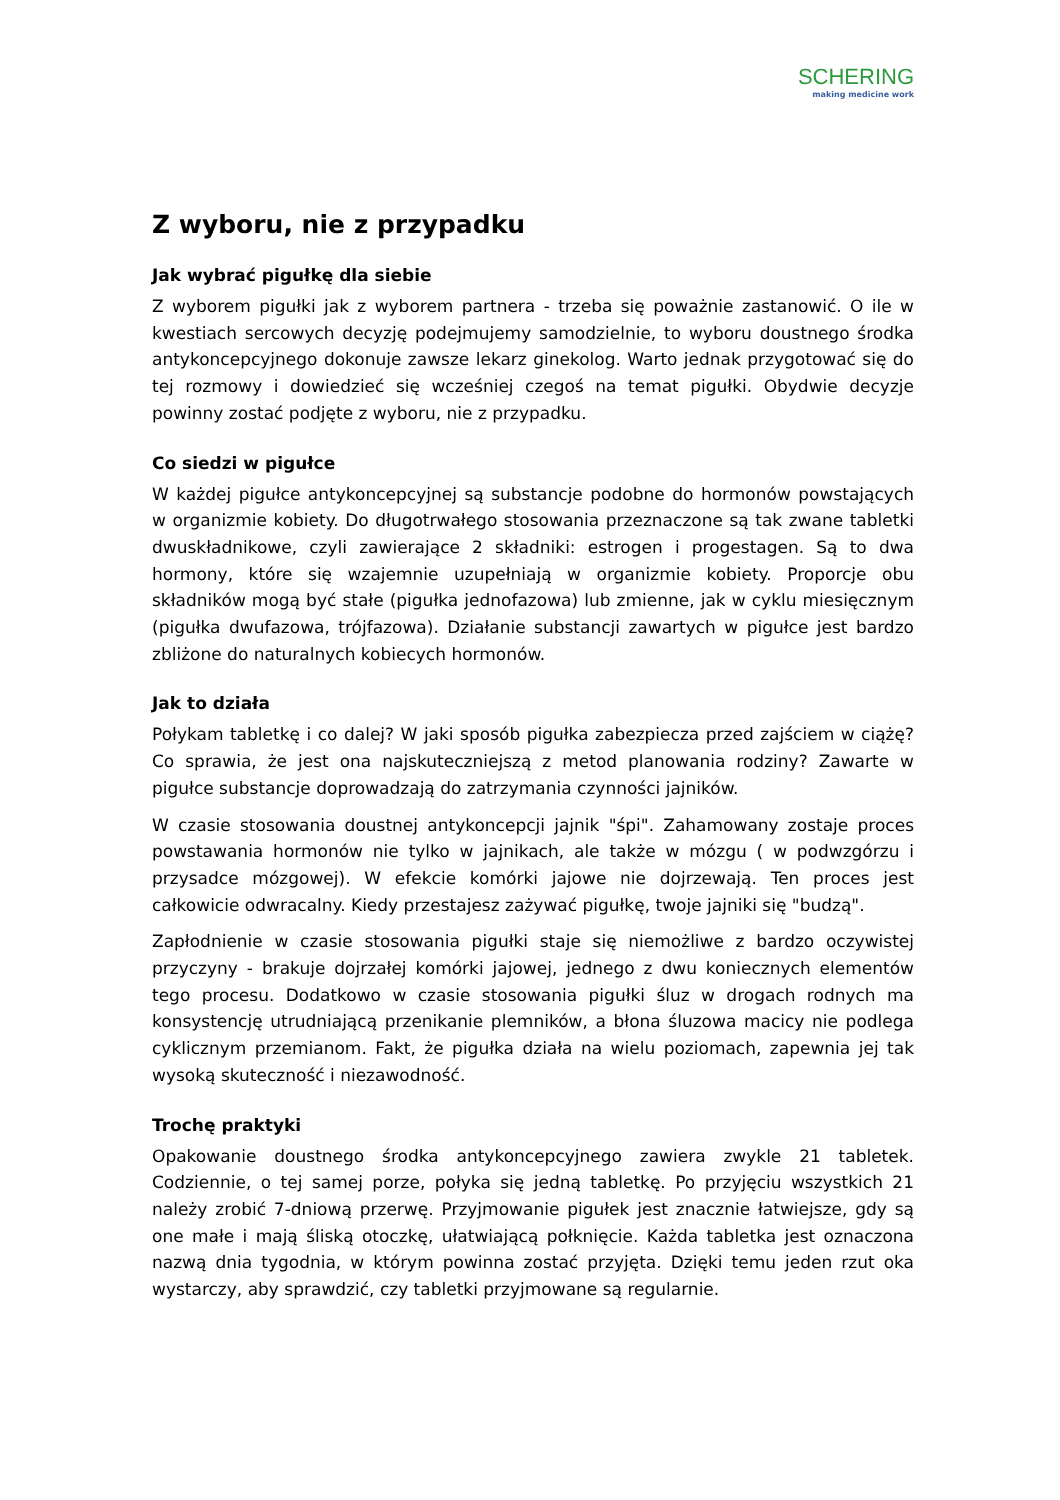SCHERING
making medicine work
Z wyboru, nie z przypadku
Jak wybrać pigułkę dla siebie
Z wyborem pigułki jak z wyborem partnera - trzeba się poważnie zastanowić. O ile w kwestiach sercowych decyzję podejmujemy samodzielnie, to wyboru doustnego środka antykoncepcyjnego dokonuje zawsze lekarz ginekolog. Warto jednak przygotować się do tej rozmowy i dowiedzieć się wcześniej czegoś na temat pigułki. Obydwie decyzje powinny zostać podjęte z wyboru, nie z przypadku.
Co siedzi w pigułce
W każdej pigułce antykoncepcyjnej są substancje podobne do hormonów powstających w organizmie kobiety. Do długotrwałego stosowania przeznaczone są tak zwane tabletki dwuskładnikowe, czyli zawierające 2 składniki: estrogen i progestagen. Są to dwa hormony, które się wzajemnie uzupełniają w organizmie kobiety. Proporcje obu składników mogą być stałe (pigułka jednofazowa) lub zmienne, jak w cyklu miesięcznym (pigułka dwufazowa, trójfazowa). Działanie substancji zawartych w pigułce jest bardzo zbliżone do naturalnych kobiecych hormonów.
Jak to działa
Połykam tabletkę i co dalej? W jaki sposób pigułka zabezpiecza przed zajściem w ciążę? Co sprawia, że jest ona najskuteczniejszą z metod planowania rodziny? Zawarte w pigułce substancje doprowadzają do zatrzymania czynności jajników.
W czasie stosowania doustnej antykoncepcji jajnik "śpi". Zahamowany zostaje proces powstawania hormonów nie tylko w jajnikach, ale także w mózgu ( w podwzgórzu i przysadce mózgowej). W efekcie komórki jajowe nie dojrzewają. Ten proces jest całkowicie odwracalny. Kiedy przestajesz zażywać pigułkę, twoje jajniki się "budzą".
Zapłodnienie w czasie stosowania pigułki staje się niemożliwe z bardzo oczywistej przyczyny - brakuje dojrzałej komórki jajowej, jednego z dwu koniecznych elementów tego procesu. Dodatkowo w czasie stosowania pigułki śluz w drogach rodnych ma konsystencję utrudniającą przenikanie plemników, a błona śluzowa macicy nie podlega cyklicznym przemianom. Fakt, że pigułka działa na wielu poziomach, zapewnia jej tak wysoką skuteczność i niezawodność.
Trochę praktyki
Opakowanie doustnego środka antykoncepcyjnego zawiera zwykle 21 tabletek. Codziennie, o tej samej porze, połyka się jedną tabletkę. Po przyjęciu wszystkich 21 należy zrobić 7-dniową przerwę. Przyjmowanie pigułek jest znacznie łatwiejsze, gdy są one małe i mają śliską otoczkę, ułatwiającą połknięcie. Każda tabletka jest oznaczona nazwą dnia tygodnia, w którym powinna zostać przyjęta. Dzięki temu jeden rzut oka wystarczy, aby sprawdzić, czy tabletki przyjmowane są regularnie.